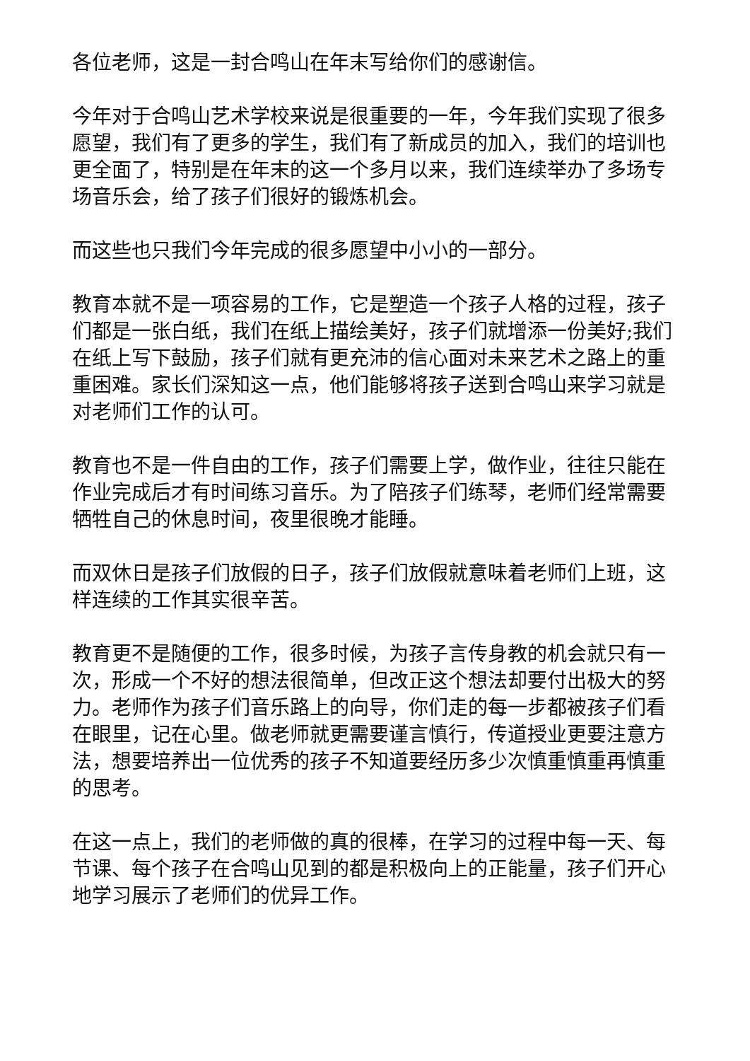各位老师，这是一封合鸣山在年末写给你们的感谢信。
今年对于合鸣山艺术学校来说是很重要的一年，今年我们实现了很多愿望，我们有了更多的学生，我们有了新成员的加入，我们的培训也更全面了，特别是在年末的这一个多月以来，我们连续举办了多场专场音乐会，给了孩子们很好的锻炼机会。
而这些也只我们今年完成的很多愿望中小小的一部分。
教育本就不是一项容易的工作，它是塑造一个孩子人格的过程，孩子们都是一张白纸，我们在纸上描绘美好，孩子们就增添一份美好;我们在纸上写下鼓励，孩子们就有更充沛的信心面对未来艺术之路上的重重困难。家长们深知这一点，他们能够将孩子送到合鸣山来学习就是对老师们工作的认可。
教育也不是一件自由的工作，孩子们需要上学，做作业，往往只能在作业完成后才有时间练习音乐。为了陪孩子们练琴，老师们经常需要牺牲自己的休息时间，夜里很晚才能睡。
而双休日是孩子们放假的日子，孩子们放假就意味着老师们上班，这样连续的工作其实很辛苦。
教育更不是随便的工作，很多时候，为孩子言传身教的机会就只有一次，形成一个不好的想法很简单，但改正这个想法却要付出极大的努力。老师作为孩子们音乐路上的向导，你们走的每一步都被孩子们看在眼里，记在心里。做老师就更需要谨言慎行，传道授业更要注意方法，想要培养出一位优秀的孩子不知道要经历多少次慎重慎重再慎重的思考。
在这一点上，我们的老师做的真的很棒，在学习的过程中每一天、每节课、每个孩子在合鸣山见到的都是积极向上的正能量，孩子们开心地学习展示了老师们的优异工作。